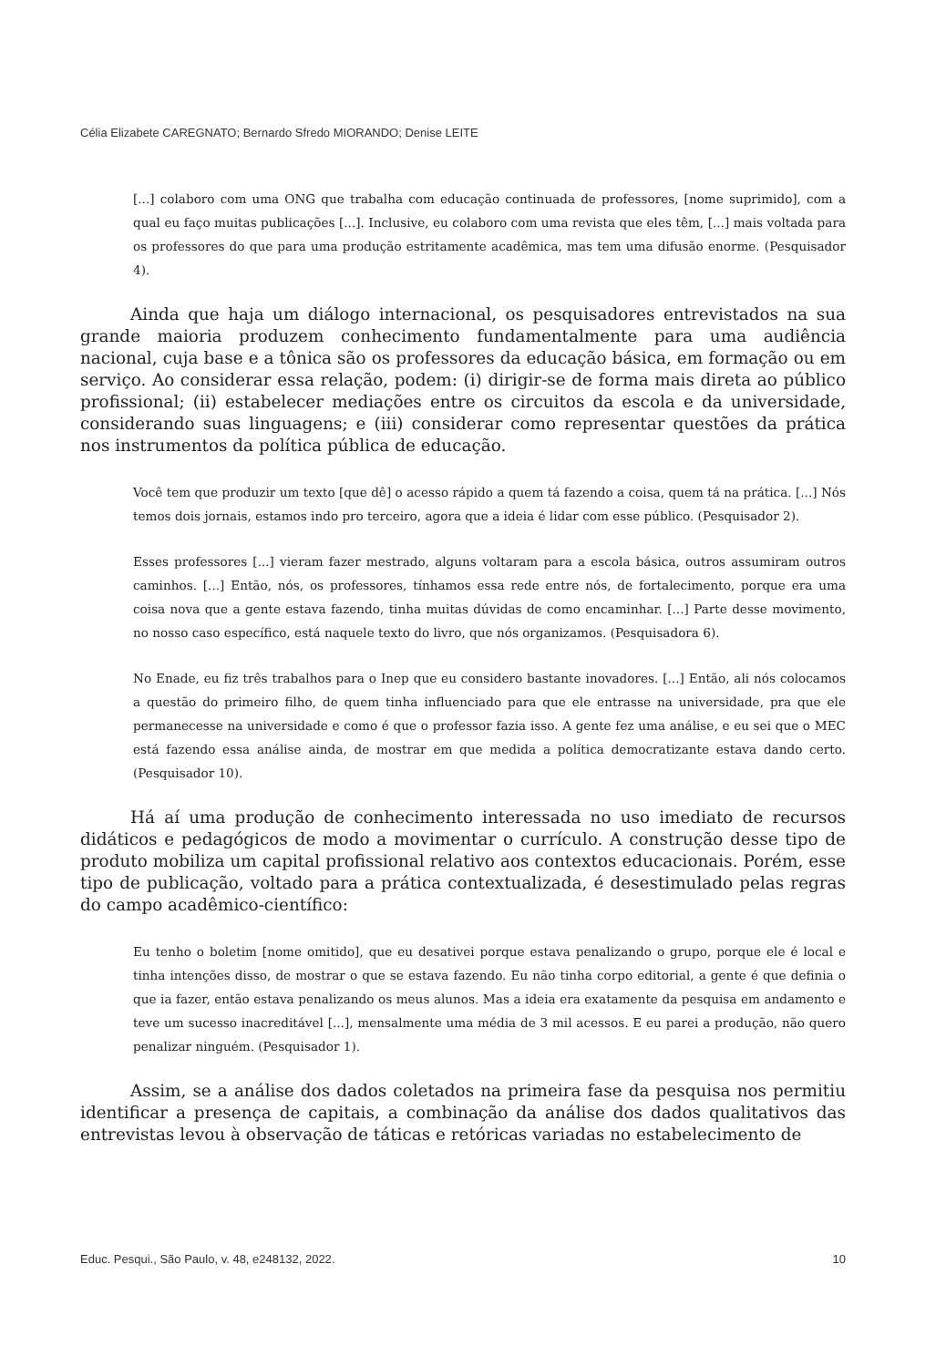Célia Elizabete CAREGNATO; Bernardo Sfredo MIORANDO; Denise LEITE
[...] colaboro com uma ONG que trabalha com educação continuada de professores, [nome suprimido], com a qual eu faço muitas publicações [...]. Inclusive, eu colaboro com uma revista que eles têm, [...] mais voltada para os professores do que para uma produção estritamente acadêmica, mas tem uma difusão enorme. (Pesquisador 4).
Ainda que haja um diálogo internacional, os pesquisadores entrevistados na sua grande maioria produzem conhecimento fundamentalmente para uma audiência nacional, cuja base e a tônica são os professores da educação básica, em formação ou em serviço. Ao considerar essa relação, podem: (i) dirigir-se de forma mais direta ao público profissional; (ii) estabelecer mediações entre os circuitos da escola e da universidade, considerando suas linguagens; e (iii) considerar como representar questões da prática nos instrumentos da política pública de educação.
Você tem que produzir um texto [que dê] o acesso rápido a quem tá fazendo a coisa, quem tá na prática. [...] Nós temos dois jornais, estamos indo pro terceiro, agora que a ideia é lidar com esse público. (Pesquisador 2).
Esses professores [...] vieram fazer mestrado, alguns voltaram para a escola básica, outros assumiram outros caminhos. [...] Então, nós, os professores, tínhamos essa rede entre nós, de fortalecimento, porque era uma coisa nova que a gente estava fazendo, tinha muitas dúvidas de como encaminhar. [...] Parte desse movimento, no nosso caso específico, está naquele texto do livro, que nós organizamos. (Pesquisadora 6).
No Enade, eu fiz três trabalhos para o Inep que eu considero bastante inovadores. [...] Então, ali nós colocamos a questão do primeiro filho, de quem tinha influenciado para que ele entrasse na universidade, pra que ele permanecesse na universidade e como é que o professor fazia isso. A gente fez uma análise, e eu sei que o MEC está fazendo essa análise ainda, de mostrar em que medida a política democratizante estava dando certo. (Pesquisador 10).
Há aí uma produção de conhecimento interessada no uso imediato de recursos didáticos e pedagógicos de modo a movimentar o currículo. A construção desse tipo de produto mobiliza um capital profissional relativo aos contextos educacionais. Porém, esse tipo de publicação, voltado para a prática contextualizada, é desestimulado pelas regras do campo acadêmico-científico:
Eu tenho o boletim [nome omitido], que eu desativei porque estava penalizando o grupo, porque ele é local e tinha intenções disso, de mostrar o que se estava fazendo. Eu não tinha corpo editorial, a gente é que definia o que ia fazer, então estava penalizando os meus alunos. Mas a ideia era exatamente da pesquisa em andamento e teve um sucesso inacreditável [...], mensalmente uma média de 3 mil acessos. E eu parei a produção, não quero penalizar ninguém. (Pesquisador 1).
Assim, se a análise dos dados coletados na primeira fase da pesquisa nos permitiu identificar a presença de capitais, a combinação da análise dos dados qualitativos das entrevistas levou à observação de táticas e retóricas variadas no estabelecimento de
Educ. Pesqui., São Paulo, v. 48, e248132, 2022. 10